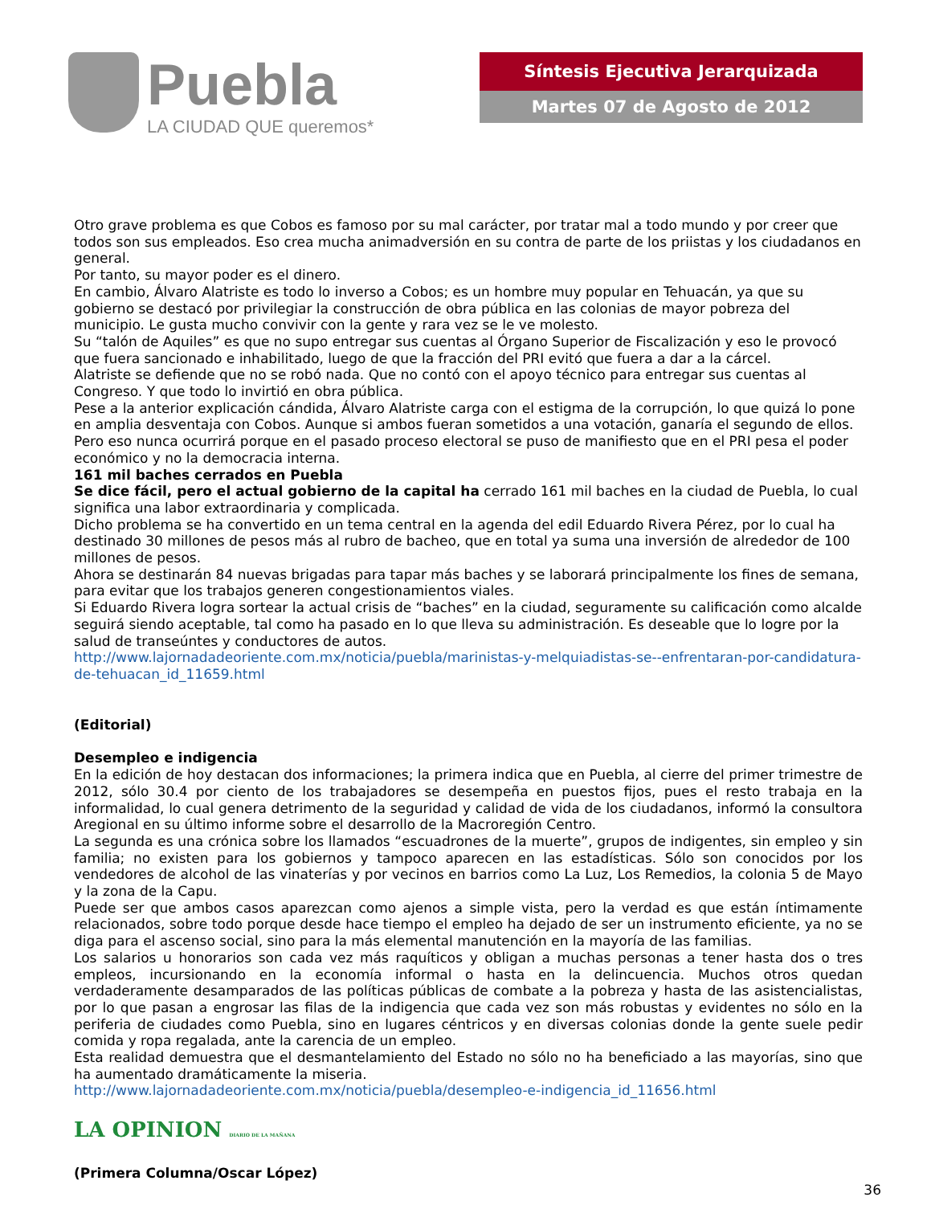Puebla
LA CIUDAD QUE queremos*
Síntesis Ejecutiva Jerarquizada
Martes 07 de Agosto de 2012
Otro grave problema es que Cobos es famoso por su mal carácter, por tratar mal a todo mundo y por creer que todos son sus empleados. Eso crea mucha animadversión en su contra de parte de los priistas y los ciudadanos en general.
Por tanto, su mayor poder es el dinero.
En cambio, Álvaro Alatriste es todo lo inverso a Cobos; es un hombre muy popular en Tehuacán, ya que su gobierno se destacó por privilegiar la construcción de obra pública en las colonias de mayor pobreza del municipio. Le gusta mucho convivir con la gente y rara vez se le ve molesto.
Su “talón de Aquiles” es que no supo entregar sus cuentas al Órgano Superior de Fiscalización y eso le provocó que fuera sancionado e inhabilitado, luego de que la fracción del PRI evitó que fuera a dar a la cárcel.
Alatriste se defiende que no se robó nada. Que no contó con el apoyo técnico para entregar sus cuentas al Congreso. Y que todo lo invirtió en obra pública.
Pese a la anterior explicación cándida, Álvaro Alatriste carga con el estigma de la corrupción, lo que quizá lo pone en amplia desventaja con Cobos. Aunque si ambos fueran sometidos a una votación, ganaría el segundo de ellos. Pero eso nunca ocurrirá porque en el pasado proceso electoral se puso de manifiesto que en el PRI pesa el poder económico y no la democracia interna.
161 mil baches cerrados en Puebla
Se dice fácil, pero el actual gobierno de la capital ha cerrado 161 mil baches en la ciudad de Puebla, lo cual significa una labor extraordinaria y complicada.
Dicho problema se ha convertido en un tema central en la agenda del edil Eduardo Rivera Pérez, por lo cual ha destinado 30 millones de pesos más al rubro de bacheo, que en total ya suma una inversión de alrededor de 100 millones de pesos.
Ahora se destinarán 84 nuevas brigadas para tapar más baches y se laborará principalmente los fines de semana, para evitar que los trabajos generen congestionamientos viales.
Si Eduardo Rivera logra sortear la actual crisis de “baches” en la ciudad, seguramente su calificación como alcalde seguirá siendo aceptable, tal como ha pasado en lo que lleva su administración. Es deseable que lo logre por la salud de transeúntes y conductores de autos.
http://www.lajornadadeoriente.com.mx/noticia/puebla/marinistas-y-melquiadistas-se--enfrentaran-por-candidatura-de-tehuacan_id_11659.html
(Editorial)
Desempleo e indigencia
En la edición de hoy destacan dos informaciones; la primera indica que en Puebla, al cierre del primer trimestre de 2012, sólo 30.4 por ciento de los trabajadores se desempeña en puestos fijos, pues el resto trabaja en la informalidad, lo cual genera detrimento de la seguridad y calidad de vida de los ciudadanos, informó la consultora Aregional en su último informe sobre el desarrollo de la Macroregión Centro.
La segunda es una crónica sobre los llamados “escuadrones de la muerte”, grupos de indigentes, sin empleo y sin familia; no existen para los gobiernos y tampoco aparecen en las estadísticas. Sólo son conocidos por los vendedores de alcohol de las vinaterías y por vecinos en barrios como La Luz, Los Remedios, la colonia 5 de Mayo y la zona de la Capu.
Puede ser que ambos casos aparezcan como ajenos a simple vista, pero la verdad es que están íntimamente relacionados, sobre todo porque desde hace tiempo el empleo ha dejado de ser un instrumento eficiente, ya no se diga para el ascenso social, sino para la más elemental manutención en la mayoría de las familias.
Los salarios u honorarios son cada vez más raquíticos y obligan a muchas personas a tener hasta dos o tres empleos, incursionando en la economía informal o hasta en la delincuencia. Muchos otros quedan verdaderamente desamparados de las políticas públicas de combate a la pobreza y hasta de las asistencialistas, por lo que pasan a engrosar las filas de la indigencia que cada vez son más robustas y evidentes no sólo en la periferia de ciudades como Puebla, sino en lugares céntricos y en diversas colonias donde la gente suele pedir comida y ropa regalada, ante la carencia de un empleo.
Esta realidad demuestra que el desmantelamiento del Estado no sólo no ha beneficiado a las mayorías, sino que ha aumentado dramáticamente la miseria.
http://www.lajornadadeoriente.com.mx/noticia/puebla/desempleo-e-indigencia_id_11656.html
LA OPINION DIARIO DE LA MAÑANA
(Primera Columna/Oscar López)
36